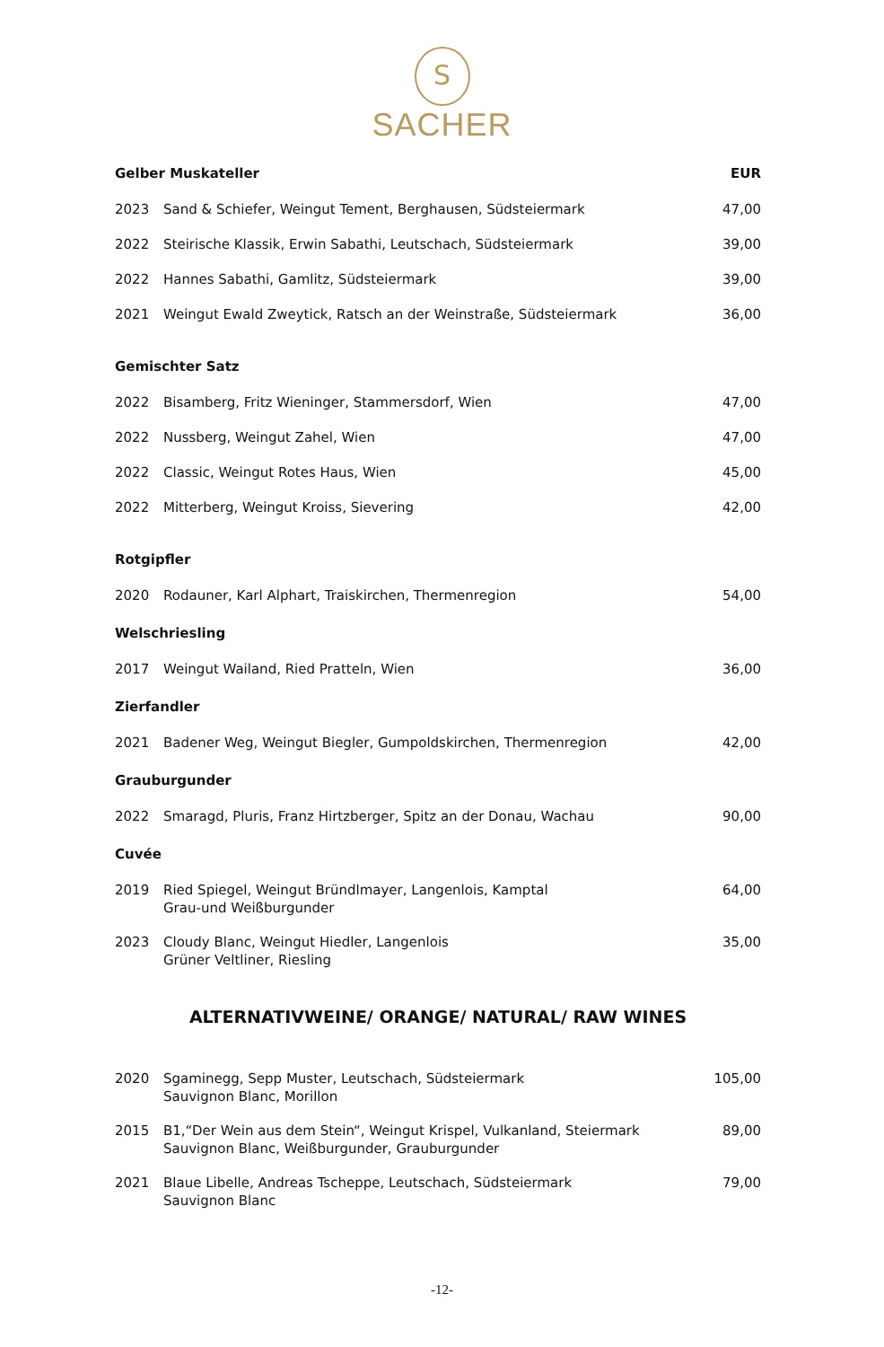S
SACHER
| Gelber Muskateller | | EUR |
| --- | --- | --- |
| 2023 | Sand & Schiefer, Weingut Tement, Berghausen, Südsteiermark | 47,00 |
| 2022 | Steirische Klassik, Erwin Sabathi, Leutschach, Südsteiermark | 39,00 |
| 2022 | Hannes Sabathi, Gamlitz, Südsteiermark | 39,00 |
| 2021 | Weingut Ewald Zweytick, Ratsch an der Weinstraße, Südsteiermark | 36,00 |
| Gemischter Satz | | |
| 2022 | Bisamberg, Fritz Wieninger, Stammersdorf, Wien | 47,00 |
| 2022 | Nussberg, Weingut Zahel, Wien | 47,00 |
| 2022 | Classic, Weingut Rotes Haus, Wien | 45,00 |
| 2022 | Mitterberg, Weingut Kroiss, Sievering | 42,00 |
| Rotgipfler | | |
| 2020 | Rodauner, Karl Alphart, Traiskirchen, Thermenregion | 54,00 |
| Welschriesling | | |
| 2017 | Weingut Wailand, Ried Pratteln, Wien | 36,00 |
| Zierfandler | | |
| 2021 | Badener Weg, Weingut Biegler, Gumpoldskirchen, Thermenregion | 42,00 |
| Grauburgunder | | |
| 2022 | Smaragd, Pluris, Franz Hirtzberger, Spitz an der Donau, Wachau | 90,00 |
| Cuvée | | |
| 2019 | Ried Spiegel, Weingut Bründlmayer, Langenlois, Kamptal Grau-und Weißburgunder | 64,00 |
| 2023 | Cloudy Blanc, Weingut Hiedler, Langenlois Grüner Veltliner, Riesling | 35,00 |
| ALTERNATIVWEINE/ ORANGE/ NATURAL/ RAW WINES | | |
| 2020 | Sgaminegg, Sepp Muster, Leutschach, Südsteiermark Sauvignon Blanc, Morillon | 105,00 |
| 2015 | B1,“Der Wein aus dem Stein“, Weingut Krispel, Vulkanland, Steiermark Sauvignon Blanc, Weißburgunder, Grauburgunder | 89,00 |
| 2021 | Blaue Libelle, Andreas Tscheppe, Leutschach, Südsteiermark Sauvignon Blanc | 79,00 |
-12-